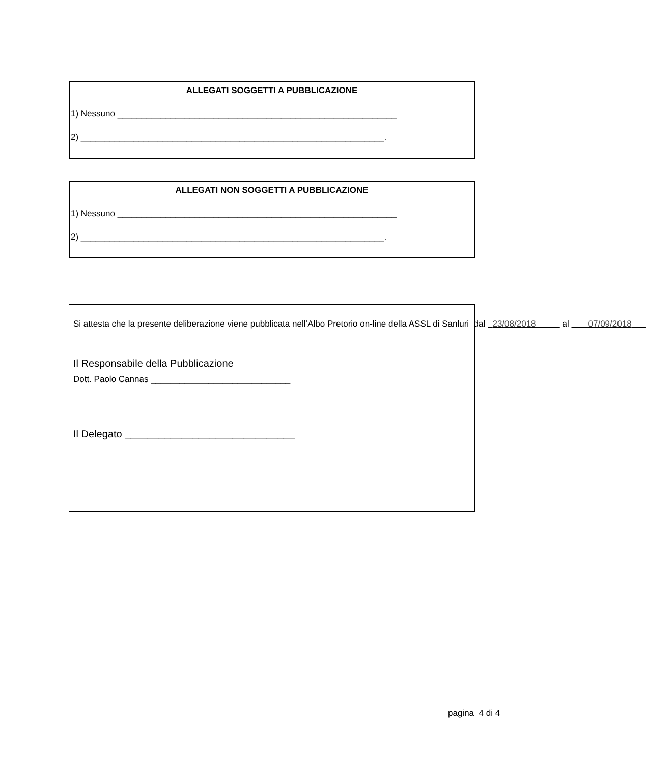ALLEGATI SOGGETTI A PUBBLICAZIONE
1) Nessuno __________________________________________________________
2) _______________________________________________________________.
ALLEGATI NON SOGGETTI A PUBBLICAZIONE
1) Nessuno __________________________________________________________
2) _______________________________________________________________.
Si attesta che la presente deliberazione viene pubblicata nell’Albo Pretorio on-line della ASSL di Sanluri dal 23/08/2018 al 07/09/2018
Il Responsabile della Pubblicazione
Dott. Paolo Cannas _____________________________
Il Delegato ______________________________
pagina 4 di 4